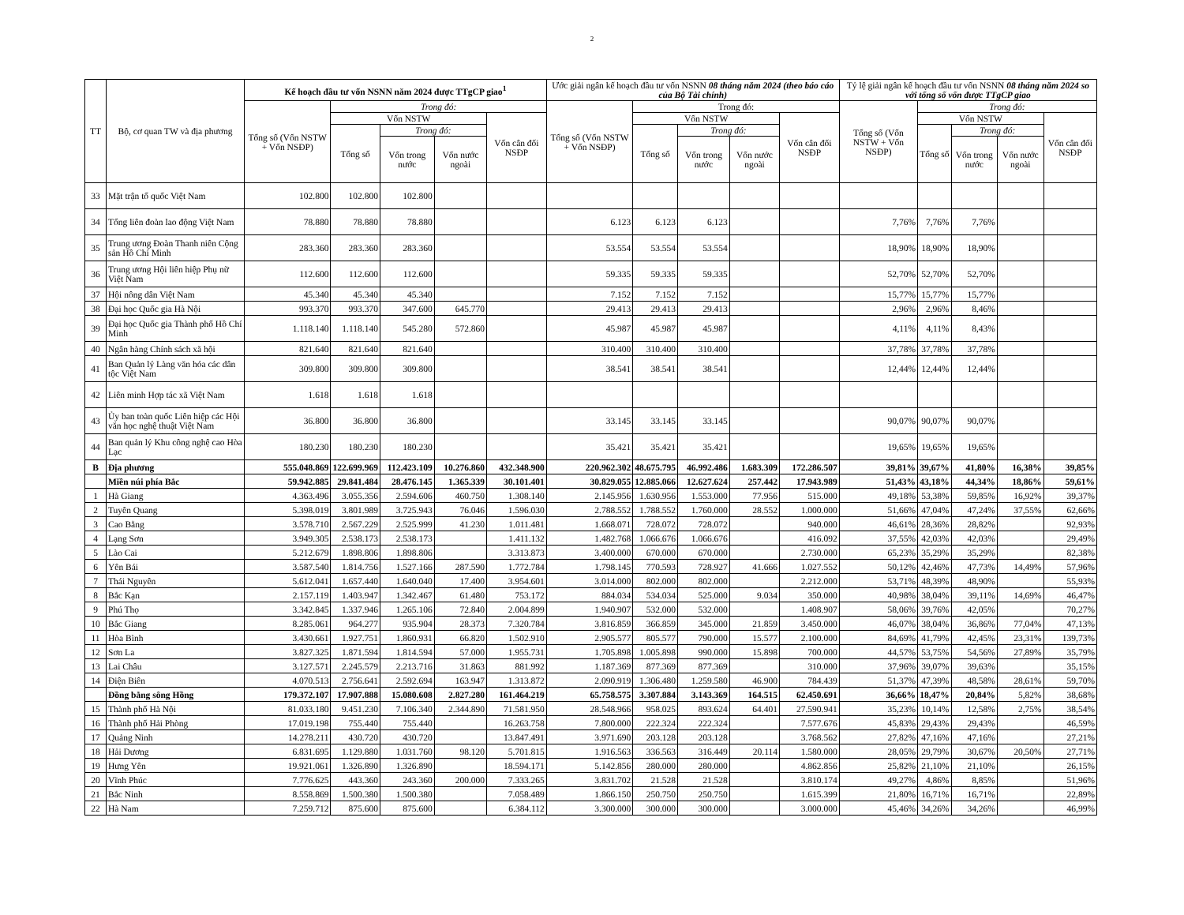2
| TT | Bộ, cơ quan TW và địa phương | Kế hoạch đầu tư vốn NSNN năm 2024 được TTgCP giao<sup>1</sup> | | | | | Ước giải ngân kế hoạch đầu tư vốn NSNN 08 tháng năm 2024 (theo báo cáo của Bộ Tài chính) | | | | | Tỷ lệ giải ngân kế hoạch đầu tư vốn NSNN 08 tháng năm 2024 so với tổng số vốn được TTgCP giao | | | | |
| --- | --- | --- | --- | --- | --- | --- | --- | --- | --- | --- | --- | --- | --- | --- | --- | --- |
| | | Tổng số (Vốn NSTW + Vốn NSĐP) | Trong đó: | | | | Tổng số (Vốn NSTW + Vốn NSĐP) | Trong đó: | | | | Tổng số (Vốn NSTW + Vốn NSĐP) | Trong đó: | | | |
| | | | Vốn NSTW | | | Vốn cân đối NSĐP | | Vốn NSTW | | | Vốn cân đối NSĐP | | Vốn NSTW | | | Vốn cân đối NSĐP |
| | | | Tổng số | Trong đó: | | | | Tổng số | Trong đó: | | | | Tổng số | Trong đó: | | |
| | | | | Vốn trong nước | Vốn nước ngoài | | | | Vốn trong nước | Vốn nước ngoài | | | | Vốn trong nước | Vốn nước ngoài | |
| 33 | Mặt trận tổ quốc Việt Nam | 102.800 | 102.800 | 102.800 | | | | | | | | | | | | |
| 34 | Tổng liên đoàn lao động Việt Nam | 78.880 | 78.880 | 78.880 | | | 6.123 | 6.123 | 6.123 | | | 7,76% | 7,76% | 7,76% | | |
| 35 | Trung ương Đoàn Thanh niên Cộng sản Hồ Chí Minh | 283.360 | 283.360 | 283.360 | | | 53.554 | 53.554 | 53.554 | | | 18,90% | 18,90% | 18,90% | | |
| 36 | Trung ương Hội liên hiệp Phụ nữ Việt Nam | 112.600 | 112.600 | 112.600 | | | 59.335 | 59.335 | 59.335 | | | 52,70% | 52,70% | 52,70% | | |
| 37 | Hội nông dân Việt Nam | 45.340 | 45.340 | 45.340 | | | 7.152 | 7.152 | 7.152 | | | 15,77% | 15,77% | 15,77% | | |
| 38 | Đại học Quốc gia Hà Nội | 993.370 | 993.370 | 347.600 | 645.770 | | 29.413 | 29.413 | 29.413 | | | 2,96% | 2,96% | 8,46% | | |
| 39 | Đại học Quốc gia Thành phố Hồ Chí Minh | 1.118.140 | 1.118.140 | 545.280 | 572.860 | | 45.987 | 45.987 | 45.987 | | | 4,11% | 4,11% | 8,43% | | |
| 40 | Ngân hàng Chính sách xã hội | 821.640 | 821.640 | 821.640 | | | 310.400 | 310.400 | 310.400 | | | 37,78% | 37,78% | 37,78% | | |
| 41 | Ban Quản lý Làng văn hóa các dân tộc Việt Nam | 309.800 | 309.800 | 309.800 | | | 38.541 | 38.541 | 38.541 | | | 12,44% | 12,44% | 12,44% | | |
| 42 | Liên minh Hợp tác xã Việt Nam | 1.618 | 1.618 | 1.618 | | | | | | | | | | | | |
| 43 | Ủy ban toàn quốc Liên hiệp các Hội văn học nghệ thuật Việt Nam | 36.800 | 36.800 | 36.800 | | | 33.145 | 33.145 | 33.145 | | | 90,07% | 90,07% | 90,07% | | |
| 44 | Ban quản lý Khu công nghệ cao Hòa Lạc | 180.230 | 180.230 | 180.230 | | | 35.421 | 35.421 | 35.421 | | | 19,65% | 19,65% | 19,65% | | |
| B | Địa phương | 555.048.869 | 122.699.969 | 112.423.109 | 10.276.860 | 432.348.900 | 220.962.302 | 48.675.795 | 46.992.486 | 1.683.309 | 172.286.507 | 39,81% | 39,67% | 41,80% | 16,38% | 39,85% |
| | Miền núi phía Bắc | 59.942.885 | 29.841.484 | 28.476.145 | 1.365.339 | 30.101.401 | 30.829.055 | 12.885.066 | 12.627.624 | 257.442 | 17.943.989 | 51,43% | 43,18% | 44,34% | 18,86% | 59,61% |
| 1 | Hà Giang | 4.363.496 | 3.055.356 | 2.594.606 | 460.750 | 1.308.140 | 2.145.956 | 1.630.956 | 1.553.000 | 77.956 | 515.000 | 49,18% | 53,38% | 59,85% | 16,92% | 39,37% |
| 2 | Tuyên Quang | 5.398.019 | 3.801.989 | 3.725.943 | 76.046 | 1.596.030 | 2.788.552 | 1.788.552 | 1.760.000 | 28.552 | 1.000.000 | 51,66% | 47,04% | 47,24% | 37,55% | 62,66% |
| 3 | Cao Bằng | 3.578.710 | 2.567.229 | 2.525.999 | 41.230 | 1.011.481 | 1.668.071 | 728.072 | 728.072 | | 940.000 | 46,61% | 28,36% | 28,82% | | 92,93% |
| 4 | Lạng Sơn | 3.949.305 | 2.538.173 | 2.538.173 | | 1.411.132 | 1.482.768 | 1.066.676 | 1.066.676 | | 416.092 | 37,55% | 42,03% | 42,03% | | 29,49% |
| 5 | Lào Cai | 5.212.679 | 1.898.806 | 1.898.806 | | 3.313.873 | 3.400.000 | 670.000 | 670.000 | | 2.730.000 | 65,23% | 35,29% | 35,29% | | 82,38% |
| 6 | Yên Bái | 3.587.540 | 1.814.756 | 1.527.166 | 287.590 | 1.772.784 | 1.798.145 | 770.593 | 728.927 | 41.666 | 1.027.552 | 50,12% | 42,46% | 47,73% | 14,49% | 57,96% |
| 7 | Thái Nguyên | 5.612.041 | 1.657.440 | 1.640.040 | 17.400 | 3.954.601 | 3.014.000 | 802.000 | 802.000 | | 2.212.000 | 53,71% | 48,39% | 48,90% | | 55,93% |
| 8 | Bắc Kạn | 2.157.119 | 1.403.947 | 1.342.467 | 61.480 | 753.172 | 884.034 | 534.034 | 525.000 | 9.034 | 350.000 | 40,98% | 38,04% | 39,11% | 14,69% | 46,47% |
| 9 | Phú Thọ | 3.342.845 | 1.337.946 | 1.265.106 | 72.840 | 2.004.899 | 1.940.907 | 532.000 | 532.000 | | 1.408.907 | 58,06% | 39,76% | 42,05% | | 70,27% |
| 10 | Bắc Giang | 8.285.061 | 964.277 | 935.904 | 28.373 | 7.320.784 | 3.816.859 | 366.859 | 345.000 | 21.859 | 3.450.000 | 46,07% | 38,04% | 36,86% | 77,04% | 47,13% |
| 11 | Hòa Bình | 3.430.661 | 1.927.751 | 1.860.931 | 66.820 | 1.502.910 | 2.905.577 | 805.577 | 790.000 | 15.577 | 2.100.000 | 84,69% | 41,79% | 42,45% | 23,31% | 139,73% |
| 12 | Sơn La | 3.827.325 | 1.871.594 | 1.814.594 | 57.000 | 1.955.731 | 1.705.898 | 1.005.898 | 990.000 | 15.898 | 700.000 | 44,57% | 53,75% | 54,56% | 27,89% | 35,79% |
| 13 | Lai Châu | 3.127.571 | 2.245.579 | 2.213.716 | 31.863 | 881.992 | 1.187.369 | 877.369 | 877.369 | | 310.000 | 37,96% | 39,07% | 39,63% | | 35,15% |
| 14 | Điện Biên | 4.070.513 | 2.756.641 | 2.592.694 | 163.947 | 1.313.872 | 2.090.919 | 1.306.480 | 1.259.580 | 46.900 | 784.439 | 51,37% | 47,39% | 48,58% | 28,61% | 59,70% |
| | Đồng bằng sông Hồng | 179.372.107 | 17.907.888 | 15.080.608 | 2.827.280 | 161.464.219 | 65.758.575 | 3.307.884 | 3.143.369 | 164.515 | 62.450.691 | 36,66% | 18,47% | 20,84% | 5,82% | 38,68% |
| 15 | Thành phố Hà Nội | 81.033.180 | 9.451.230 | 7.106.340 | 2.344.890 | 71.581.950 | 28.548.966 | 958.025 | 893.624 | 64.401 | 27.590.941 | 35,23% | 10,14% | 12,58% | 2,75% | 38,54% |
| 16 | Thành phố Hải Phòng | 17.019.198 | 755.440 | 755.440 | | 16.263.758 | 7.800.000 | 222.324 | 222.324 | | 7.577.676 | 45,83% | 29,43% | 29,43% | | 46,59% |
| 17 | Quảng Ninh | 14.278.211 | 430.720 | 430.720 | | 13.847.491 | 3.971.690 | 203.128 | 203.128 | | 3.768.562 | 27,82% | 47,16% | 47,16% | | 27,21% |
| 18 | Hải Dương | 6.831.695 | 1.129.880 | 1.031.760 | 98.120 | 5.701.815 | 1.916.563 | 336.563 | 316.449 | 20.114 | 1.580.000 | 28,05% | 29,79% | 30,67% | 20,50% | 27,71% |
| 19 | Hưng Yên | 19.921.061 | 1.326.890 | 1.326.890 | | 18.594.171 | 5.142.856 | 280.000 | 280.000 | | 4.862.856 | 25,82% | 21,10% | 21,10% | | 26,15% |
| 20 | Vĩnh Phúc | 7.776.625 | 443.360 | 243.360 | 200.000 | 7.333.265 | 3.831.702 | 21.528 | 21.528 | | 3.810.174 | 49,27% | 4,86% | 8,85% | | 51,96% |
| 21 | Bắc Ninh | 8.558.869 | 1.500.380 | 1.500.380 | | 7.058.489 | 1.866.150 | 250.750 | 250.750 | | 1.615.399 | 21,80% | 16,71% | 16,71% | | 22,89% |
| 22 | Hà Nam | 7.259.712 | 875.600 | 875.600 | | 6.384.112 | 3.300.000 | 300.000 | 300.000 | | 3.000.000 | 45,46% | 34,26% | 34,26% | | 46,99% |